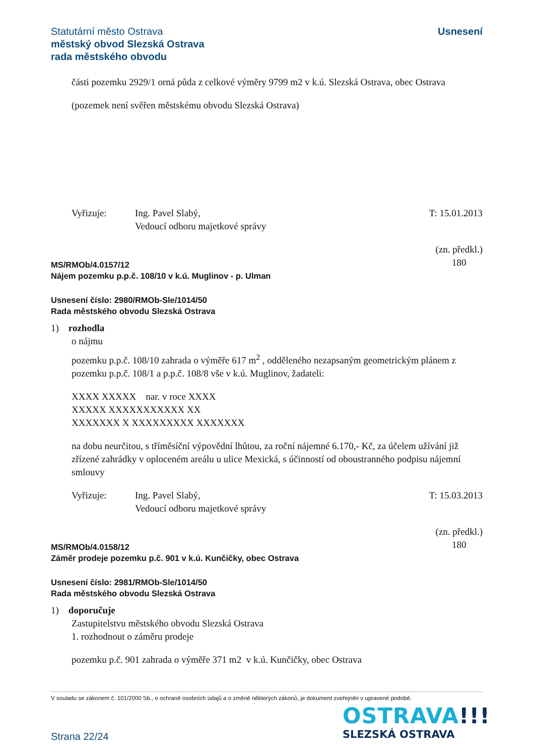Usnesení Statutární město Ostrava
městský obvod Slezská Ostrava
rada městského obvodu
části pozemku 2929/1 orná půda z celkové výměry 9799 m2 v k.ú. Slezská Ostrava, obec Ostrava
(pozemek není svěřen městskému obvodu Slezská Ostrava)
Vyřizuje: Ing. Pavel Slabý,
Vedoucí odboru majetkové správy
T: 15.01.2013
MS/RMOb/4.0157/12
Nájem pozemku p.p.č. 108/10 v k.ú. Muglinov - p. Ulman
(zn. předkl.)
180
Usnesení číslo: 2980/RMOb-Sle/1014/50
Rada městského obvodu Slezská Ostrava
1) rozhodla
o nájmu
pozemku p.p.č. 108/10 zahrada o výměře 617 m<sup>2</sup> , odděleného nezapsaným geometrickým plánem z pozemku p.p.č. 108/1 a p.p.č. 108/8 vše v k.ú. Muglinov, žadateli:
XXXX XXXXX nar. v roce XXXX
XXXXX XXXXXXXXXXX XX
XXXXXXX X XXXXXXXXX XXXXXXX
na dobu neurčitou, s tříměsíční výpovědní lhůtou, za roční nájemné 6.170,- Kč, za účelem užívání již zřízené zahrádky v oploceném areálu u ulice Mexická, s účinností od oboustranného podpisu nájemní smlouvy
Vyřizuje: Ing. Pavel Slabý,
Vedoucí odboru majetkové správy
T: 15.03.2013
MS/RMOb/4.0158/12
Záměr prodeje pozemku p.č. 901 v k.ú. Kunčičky, obec Ostrava
(zn. předkl.)
180
Usnesení číslo: 2981/RMOb-Sle/1014/50
Rada městského obvodu Slezská Ostrava
1) doporučuje
Zastupitelstvu městského obvodu Slezská Ostrava
1. rozhodnout o záměru prodeje
pozemku p.č. 901 zahrada o výměře 371 m2 v k.ú. Kunčičky, obec Ostrava
V souladu se zákonem č. 101/2000 Sb., o ochraně osobních údajů a o změně některých zákonů, je dokument zveřejněn v upravené podobě.
OSTRAVA!!!
SLEZSKÁ OSTRAVA
Strana 22/24